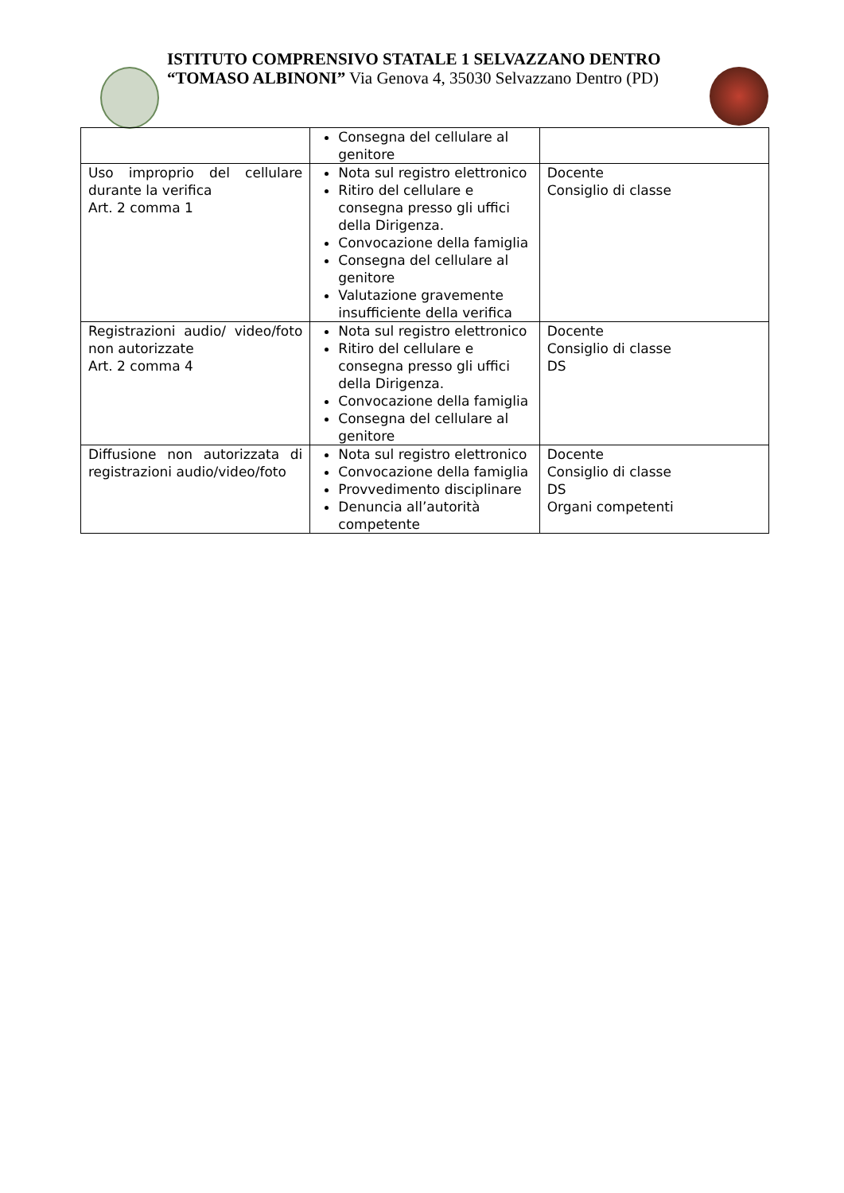ISTITUTO COMPRENSIVO STATALE 1 SELVAZZANO DENTRO
“TOMASO ALBINONI” Via Genova 4, 35030 Selvazzano Dentro (PD)
| | Consegna del cellulare al genitore | |
| Uso improprio del cellulare durante la verifica Art. 2 comma 1 | Nota sul registro elettronico Ritiro del cellulare e consegna presso gli uffici della Dirigenza. Convocazione della famiglia Consegna del cellulare al genitore Valutazione gravemente insufficiente della verifica | Docente Consiglio di classe |
| Registrazioni audio/ video/foto non autorizzate Art. 2 comma 4 | Nota sul registro elettronico Ritiro del cellulare e consegna presso gli uffici della Dirigenza. Convocazione della famiglia Consegna del cellulare al genitore | Docente Consiglio di classe DS |
| Diffusione non autorizzata di registrazioni audio/video/foto | Nota sul registro elettronico Convocazione della famiglia Provvedimento disciplinare Denuncia all’autorità competente | Docente Consiglio di classe DS Organi competenti |